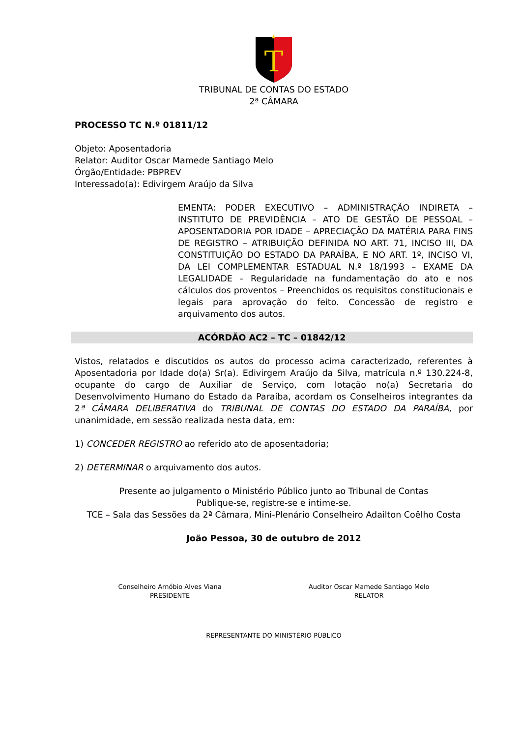T
TRIBUNAL DE CONTAS DO ESTADO
2ª CÂMARA
PROCESSO TC N.º 01811/12
Objeto: Aposentadoria
Relator: Auditor Oscar Mamede Santiago Melo
Órgão/Entidade: PBPREV
Interessado(a): Edivirgem Araújo da Silva
EMENTA: PODER EXECUTIVO – ADMINISTRAÇÃO INDIRETA – INSTITUTO DE PREVIDÊNCIA – ATO DE GESTÃO DE PESSOAL – APOSENTADORIA POR IDADE – APRECIAÇÃO DA MATÉRIA PARA FINS DE REGISTRO – ATRIBUIÇÃO DEFINIDA NO ART. 71, INCISO III, DA CONSTITUIÇÃO DO ESTADO DA PARAÍBA, E NO ART. 1º, INCISO VI, DA LEI COMPLEMENTAR ESTADUAL N.º 18/1993 – EXAME DA LEGALIDADE – Regularidade na fundamentação do ato e nos cálculos dos proventos – Preenchidos os requisitos constitucionais e legais para aprovação do feito. Concessão de registro e arquivamento dos autos.
ACÓRDÃO AC2 – TC – 01842/12
Vistos, relatados e discutidos os autos do processo acima caracterizado, referentes à Aposentadoria por Idade do(a) Sr(a). Edivirgem Araújo da Silva, matrícula n.º 130.224-8, ocupante do cargo de Auxiliar de Serviço, com lotação no(a) Secretaria do Desenvolvimento Humano do Estado da Paraíba, acordam os Conselheiros integrantes da 2ª CÂMARA DELIBERATIVA do TRIBUNAL DE CONTAS DO ESTADO DA PARAÍBA, por unanimidade, em sessão realizada nesta data, em:
1) CONCEDER REGISTRO ao referido ato de aposentadoria;
2) DETERMINAR o arquivamento dos autos.
Presente ao julgamento o Ministério Público junto ao Tribunal de Contas
Publique-se, registre-se e intime-se.
TCE – Sala das Sessões da 2ª Câmara, Mini-Plenário Conselheiro Adailton Coêlho Costa
João Pessoa, 30 de outubro de 2012
Conselheiro Arnóbio Alves Viana
PRESIDENTE
Auditor Oscar Mamede Santiago Melo
RELATOR
REPRESENTANTE DO MINISTÉRIO PÚBLICO